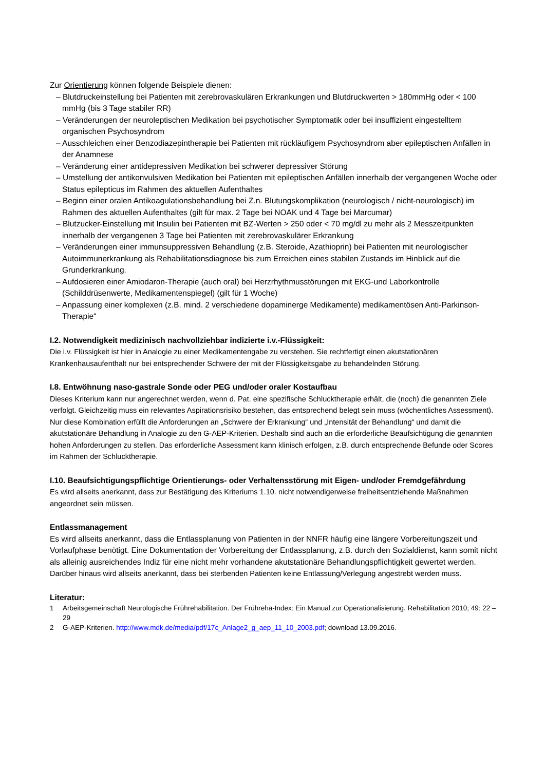Zur Orientierung können folgende Beispiele dienen:
– Blutdruckeinstellung bei Patienten mit zerebrovaskulären Erkrankungen und Blutdruckwerten > 180mmHg oder < 100 mmHg (bis 3 Tage stabiler RR)
– Veränderungen der neuroleptischen Medikation bei psychotischer Symptomatik oder bei insuffizient eingestelltem organischen Psychosyndrom
– Ausschleichen einer Benzodiazepintherapie bei Patienten mit rückläufigem Psychosyndrom aber epileptischen Anfällen in der Anamnese
– Veränderung einer antidepressiven Medikation bei schwerer depressiver Störung
– Umstellung der antikonvulsiven Medikation bei Patienten mit epileptischen Anfällen innerhalb der vergangenen Woche oder Status epilepticus im Rahmen des aktuellen Aufenthaltes
– Beginn einer oralen Antikoagulationsbehandlung bei Z.n. Blutungskomplikation (neurologisch / nicht-neurologisch) im Rahmen des aktuellen Aufenthaltes (gilt für max. 2 Tage bei NOAK und 4 Tage bei Marcumar)
– Blutzucker-Einstellung mit Insulin bei Patienten mit BZ-Werten > 250 oder < 70 mg/dl zu mehr als 2 Messzeitpunkten innerhalb der vergangenen 3 Tage bei Patienten mit zerebrovaskulärer Erkrankung
– Veränderungen einer immunsuppressiven Behandlung (z.B. Steroide, Azathioprin) bei Patienten mit neurologischer Autoimmunerkrankung als Rehabilitationsdiagnose bis zum Erreichen eines stabilen Zustands im Hinblick auf die Grunderkrankung.
– Aufdosieren einer Amiodaron-Therapie (auch oral) bei Herzrhythmusstörungen mit EKG-und Laborkontrolle (Schilddrüsenwerte, Medikamentenspiegel) (gilt für 1 Woche)
– Anpassung einer komplexen (z.B. mind. 2 verschiedene dopaminerge Medikamente) medikamentösen Anti-Parkinson-Therapie“
I.2. Notwendigkeit medizinisch nachvollziehbar indizierte i.v.-Flüssigkeit:
Die i.v. Flüssigkeit ist hier in Analogie zu einer Medikamentengabe zu verstehen. Sie rechtfertigt einen akutstationären Krankenhausaufenthalt nur bei entsprechender Schwere der mit der Flüssigkeitsgabe zu behandelnden Störung.
I.8. Entwöhnung naso-gastrale Sonde oder PEG und/oder oraler Kostaufbau
Dieses Kriterium kann nur angerechnet werden, wenn d. Pat. eine spezifische Schlucktherapie erhält, die (noch) die genannten Ziele verfolgt. Gleichzeitig muss ein relevantes Aspirationsrisiko bestehen, das entsprechend belegt sein muss (wöchentliches Assessment). Nur diese Kombination erfüllt die Anforderungen an „Schwere der Erkrankung“ und „Intensität der Behandlung“ und damit die akutstationäre Behandlung in Analogie zu den G-AEP-Kriterien. Deshalb sind auch an die erforderliche Beaufsichtigung die genannten hohen Anforderungen zu stellen. Das erforderliche Assessment kann klinisch erfolgen, z.B. durch entsprechende Befunde oder Scores im Rahmen der Schlucktherapie.
I.10. Beaufsichtigungspflichtige Orientierungs- oder Verhaltensstörung mit Eigen- und/oder Fremdgefährdung
Es wird allseits anerkannt, dass zur Bestätigung des Kriteriums 1.10. nicht notwendigerweise freiheitsentziehende Maßnahmen angeordnet sein müssen.
Entlassmanagement
Es wird allseits anerkannt, dass die Entlassplanung von Patienten in der NNFR häufig eine längere Vorbereitungszeit und Vorlaufphase benötigt. Eine Dokumentation der Vorbereitung der Entlassplanung, z.B. durch den Sozialdienst, kann somit nicht als alleinig ausreichendes Indiz für eine nicht mehr vorhandene akutstationäre Behandlungspflichtigkeit gewertet werden.
Darüber hinaus wird allseits anerkannt, dass bei sterbenden Patienten keine Entlassung/Verlegung angestrebt werden muss.
Literatur:
1 Arbeitsgemeinschaft Neurologische Frührehabilitation. Der Frühreha-Index: Ein Manual zur Operationalisierung. Rehabilitation 2010; 49: 22 – 29
2 G-AEP-Kriterien. http://www.mdk.de/media/pdf/17c_Anlage2_g_aep_11_10_2003.pdf; download 13.09.2016.